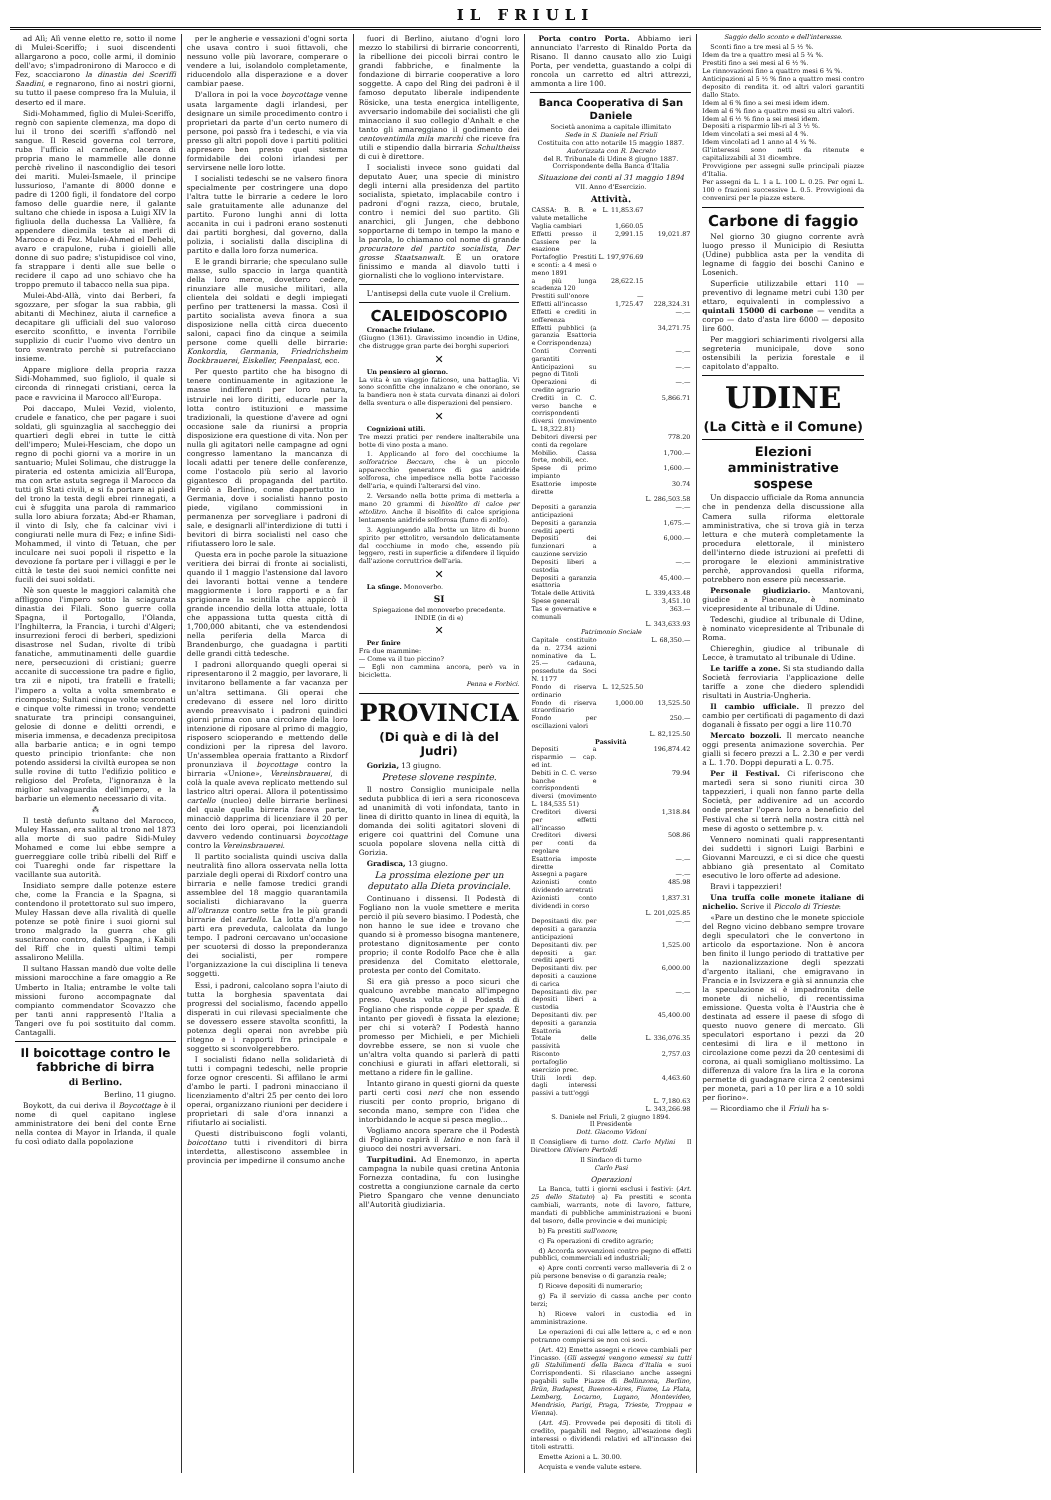IL FRIULI
ad Alì; Alì venne eletto re, sotto il nome di Mulei-Sceriffo; i suoi discendenti allargarono a poco, colle armi, il dominio dell'avo; s'impadronirono di Marocco e di Fez, scacciarono la dinastia dei Sceriffi Saadini, e regnarono, fino ai nostri giorni, su tutto il paese compreso fra la Muluia, il deserto ed il mare.
Sidi-Mohammed, figlio di Mulei-Sceriffo, regnò con sapiente clemenza, ma dopo di lui il trono dei sceriffi s'affondò nel sangue. Il Rescid governa col terrore, ruba l'ufficio al carnefice, lacera di propria mano le mammelle alle donne perchè rivelino il nascondiglio dei tesori dei mariti. Mulei-Ismaele, il principe lussurioso, l'amante di 8000 donne e padre di 1200 figli, il fondatore del corpo famoso delle guardie nere, il galante sultano che chiede in isposa a Luigi XIV la figliuola della duchessa La Vallière, fa appendere diecimila teste ai merli di Marocco e di Fez. Mulei-Ahmed el Dehebi, avaro e crapulone, ruba i gioielli alle donne di suo padre; s'istupidisce col vino, fa strappare i denti alle sue belle o recidere il capo ad uno schiavo che ha troppo premuto il tabacco nella sua pipa.
Mulei-Abd-Allà, vinto dai Berberi, fa sgozzare, per sfogar la sua rabbia, gli abitanti di Mechinez, aiuta il carnefice a decapitare gli ufficiali del suo valoroso esercito sconfitto, e inventa l'orribile supplizio di cucir l'uomo vivo dentro un toro sventrato perchè si putrefacciano insieme.
Appare migliore della propria razza Sidi-Mohammed, suo figliolo, il quale si circonda di rinnegati cristiani, cerca la pace e ravvicina il Marocco all'Europa.
Poi daccapo, Mulei Vezid, violento, crudele e fanatico, che per pagare i suoi soldati, gli sguinzaglia al saccheggio dei quartieri degli ebrei in tutte le città dell'impero; Mulei-Hesciam, che dopo un regno di pochi giorni va a morire in un santuario; Mulei Solimau, che distrugge la pirateria ed ostenta amicizia all'Europa, ma con arte astuta segrega il Marocco da tutti gli Stati civili, e si fa portare ai piedi del trono la testa degli ebrei rinnegati, a cui è sfuggita una parola di rammarico sulla loro abiura forzata; Abd-er Rhaman, il vinto di Isly, che fa calcinar vivi i congiurati nelle mura di Fez; e infine Sidi-Mohammed, il vinto di Tetuan, che per inculcare nei suoi popoli il rispetto e la devozione fa portare per i villaggi e per le città le teste dei suoi nemici confitte nei fucili dei suoi soldati.
Nè son queste le maggiori calamità che affliggono l'impero sotto la sciagurata dinastia dei Filali. Sono guerre colla Spagna, il Portogallo, l'Olanda, l'Inghilterra, la Francia, i turchi d'Algeri; insurrezioni feroci di berberi, spedizioni disastrose nel Sudan, rivolte di tribù fanatiche, ammutinamenti delle guardie nere, persecuzioni di cristiani; guerre accanite di successione tra padre e figlio, tra zii e nipoti, tra fratelli e fratelli; l'impero a volta a volta smembrato e ricomposto; Sultani cinque volte scoronati e cinque volte rimessi in trono; vendette snaturate tra principi consanguinei, gelosie di donne e delitti orrendi, e miseria immensa, e decadenza precipitosa alla barbarie antica; e in ogni tempo questo principio trionfante: che non potendo assidersi la civiltà europea se non sulle rovine di tutto l'edifizio politico e religioso del Profeta, l'ignoranza è la miglior salvaguardia dell'impero, e la barbarie un elemento necessario di vita.
⁂
Il testè defunto sultano del Marocco, Muley Hassan, era salito al trono nel 1873 alla morte di suo padre Sidi-Muley Mohamed e come lui ebbe sempre a guerreggiare colle tribù ribelli del Riff e coi Tuareghi onde far rispettare la vacillante sua autorità.
Insidiato sempre dalle potenze estere che, come la Francia e la Spagna, si contendono il protettorato sul suo impero, Muley Hassan deve alla rivalità di quelle potenze se potè finire i suoi giorni sul trono malgrado la guerra che gli suscitarono contro, dalla Spagna, i Kabili del Riff che in questi ultimi tempi assalirono Melilla.
Il sultano Hassan mandò due volte delle missioni marocchine a fare omaggio a Re Umberto in Italia; entrambe le volte tali missioni furono accompagnate dal compianto commendator Scovazzo che per tanti anni rappresentò l'Italia a Tangeri ove fu poi sostituito dal comm. Cantagalli.
Il boicottage contro le fabbriche di birra
di Berlino.
Berlino, 11 giugno.
Boykott, da cui deriva il Boycottage è il nome di quel capitano inglese amministratore dei beni del conte Erne nella contea di Mayor in Irlanda, il quale fu così odiato dalla popolazione
per le angherie e vessazioni d'ogni sorta che usava contro i suoi fittavoli, che nessuno volle più lavorare, comperare o vendere a lui, isolandolo completamente, riducendolo alla disperazione e a dover cambiar paese.
D'allora in poi la voce boycottage venne usata largamente dagli irlandesi, per designare un simile procedimento contro i proprietari da parte d'un certo numero di persone, poi passò fra i tedeschi, e via via presso gli altri popoli dove i partiti politici appresero ben presto quel sistema formidabile dei coloni irlandesi per servirsene nelle loro lotte.
I socialisti tedeschi se ne valsero finora specialmente per costringere una dopo l'altra tutte le birrarie a cedere le loro sale gratuitamente alle adunanze del partito. Furono lunghi anni di lotta accanita in cui i padroni erano sostenuti dai partiti borghesi, dal governo, dalla polizia, i socialisti dalla disciplina di partito e dalla loro forza numerica.
E le grandi birrarie; che speculano sulle masse, sullo spaccio in larga quantità della loro merce, dovettero cedere, rinunziare alle musiche militari, alla clientela dei soldati e degli impiegati perfino per trattenersi la massa. Così il partito socialista aveva finora a sua disposizione nella città circa duecento saloni, capaci fino da cinque a seimila persone come quelli delle birrarie: Konkordia, Germania, Friedrichsheim Bockbrauerei, Eiskeller, Feenpalast, ecc.
Per questo partito che ha bisogno di tenere continuamente in agitazione le masse indifferenti per loro natura, istruirle nei loro diritti, educarle per la lotta contro istituzioni e massime tradizionali, la questione d'avere ad ogni occasione sale da riunirsi a propria disposizione era questione di vita. Non per nulla gli agitatori nelle campagne ad ogni congresso lamentano la mancanza di locali adatti per tenere delle conferenze, come l'ostacolo più serio al lavorio gigantesco di propaganda del partito. Perciò a Berlino, come dappertutto in Germania, dove i socialisti hanno posto piede, vigilano commissioni in permanenza per sorvegliare i padroni di sale, e designarli all'interdizione di tutti i bevitori di birra socialisti nel caso che rifiutassero loro le sale.
Questa era in poche parole la situazione veritiera dei birrai di fronte ai socialisti, quando il 1 maggio l'astensione dal lavoro dei lavoranti bottai venne a tendere maggiormente i loro rapporti e a far sprigionare la scintilla che appiccò il grande incendio della lotta attuale, lotta che appassiona tutta questa città di 1,700,000 abitanti, che va estendendosi nella periferia della Marca di Brandenburgo, che guadagna i partiti delle grandi città tedesche.
I padroni allorquando quegli operai si ripresentarono il 2 maggio, per lavorare, li invitarono bellamente a far vacanza per un'altra settimana. Gli operai che credevano di essere nel loro diritto avendo preavvisato i padroni quindici giorni prima con una circolare della loro intenzione di riposare al primo di maggio, risposero scioperando e mettendo delle condizioni per la ripresa del lavoro. Un'assemblea operaia frattanto a Rixdorf pronunziava il boycottage contro la birraria «Unione», Vereinsbrauerei, di colà la quale aveva replicato mettendo sul lastrico altri operai. Allora il potentissimo cartello (nucleo) delle birrarie berlinesi del quale quella birreria faceva parte, minacciò dapprima di licenziare il 20 per cento dei loro operai, poi licenziandoli davvero vedendo continuarsi boycottage contro la Vereinsbrauerei.
Il partito socialista quindi usciva dalla neutralità fino allora osservata nella lotta parziale degli operai di Rixdorf contro una birraria e nelle famose tredici grandi assemblee del 18 maggio quarantamila socialisti dichiaravano la guerra all'oltranza contro sette fra le più grandi birrarie del cartello. La lotta d'ambo le parti era preveduta, calcolata da lungo tempo. I padroni cercavano un'occasione per scuotersi di dosso la preponderanza dei socialisti, per rompere l'organizzazione la cui disciplina li teneva soggetti.
Essi, i padroni, calcolano sopra l'aiuto di tutta la borghesia spaventata dai progressi del socialismo, facendo appello disperati in cui rilevasi specialmente che se dovessero essere stavolta sconfitti, la potenza degli operai non avrebbe più ritegno e i rapporti fra principale e soggetto si sconvolgerebbero.
I socialisti fidano nella solidarietà di tutti i compagni tedeschi, nelle proprie forze ognor crescenti. Si affilano le armi d'ambo le parti. I padroni minacciano il licenziamento d'altri 25 per cento dei loro operai, organizzano riunioni per decidere i proprietari di sale d'ora innanzi a rifiutarlo ai socialisti.
Questi distribuiscono fogli volanti, boicottano tutti i rivenditori di birra interdetta, allestiscono assemblee in provincia per impedirne il consumo anche
fuori di Berlino, aiutano d'ogni loro mezzo lo stabilirsi di birrarie concorrenti, la ribellione dei piccoli birrai contro le grandi fabbriche, e finalmente la fondazione di birrarie cooperative a loro soggette. A capo del Ring dei padroni è il famoso deputato liberale indipendente Rösicke, una testa energica intelligente, avversario indomabile dei socialisti che gli minacciano il suo collegio d'Anhalt e che tanto gli amareggiano il godimento dei centoventimila mila marchi che riceve fra utili e stipendio dalla birraria Schultheiss di cui è direttore.
I socialisti invece sono guidati dal deputato Auer, una specie di ministro degli interni alla presidenza del partito socialista, spietato, implacabile contro i padroni d'ogni razza, cieco, brutale, contro i nemici del suo partito. Gli anarchici, gli Jungen, che debbono sopportarne di tempo in tempo la mano e la parola, lo chiamano col nome di grande procuratore del partito socialista, Der grosse Staatsanwalt. È un oratore finissimo e manda al diavolo tutti i giornalisti che lo vogliono intervistare.
L'antisepsi della cute vuole il Crelium.
CALEIDOSCOPIO
Cronache friulane.
(Giugno (1361). Gravissimo incendio in Udine, che distrugge gran parte dei borghi superiori
✕
Un pensiero al giorno.
La vita è un viaggio faticoso, una battaglia. Vi sono sconfitte che innalzano e che onorano, se la bandiera non è stata curvata dinanzi ai dolori della sventura o alle disperazioni del pensiero.
✕
Cognizioni utili.
Tre mezzi pratici per rendere inalterabile una botte di vino posta a mano.
1. Applicando al foro del cocchiume la solforatrice Beccaro, che è un piccolo apparecchio generatore di gas anidride solforosa, che impedisce nella botte l'accesso dell'aria, e quindi l'alterarsi del vino.
2. Versando nella botte prima di metterla a mano 20 grammi di bisolfito di calce per ettolitro. Anche il bisolfito di calce sprigiona lentamente anidride solforosa (fumo di zolfo).
3. Aggiungendo alla botte un litro di buono spirito per ettolitro, versandolo delicatamente dal cocchiume in modo che, essendo più leggero, resti in superficie a difendere il liquido dall'azione corruttrice dell'aria.
✕
La sfinge. Monoverbo.
SI
Spiegazione del monoverbo precedente.
INDIE (in di e)
✕
Per finire
Fra due mammine:
— Come va il tuo piccino?
— Egli non cammina ancora, però va in bicicletta.
Penna e Forbici.
PROVINCIA
(Di quà e di là del Judri)
Gorizia, 13 giugno.
Pretese slovene respinte.
Il nostro Consiglio municipale nella seduta pubblica di ieri a sera riconosceva ad unanimità di voti infondata, tanto in linea di diritto quanto in linea di equità, la domanda dei soliti agitatori sloveni di erigere coi quattrini del Comune una scuola popolare slovena nella città di Gorizia.
Gradisca, 13 giugno.
La prossima elezione per un deputato alla Dieta provinciale.
Continuano i dissensi. Il Podestà di Fogliano non la vuole smettere e merita perciò il più severo biasimo. I Podestà, che non hanno le sue idee e trovano che quando si è promesso bisogna mantenere, protestano dignitosamente per conto proprio; il conte Rodolfo Pace che è alla presidenza del Comitato elettorale, protesta per conto del Comitato.
Si era già presso a poco sicuri che qualcuno avrebbe mancato all'impegno preso. Questa volta è il Podestà di Fogliano che risponde coppe per spade. È intanto per giovedì è fissata la elezione; per chi si voterà? I Podestà hanno promesso per Michieli, e per Michieli dovrebbe essere, se non si vuole che un'altra volta quando si parlerà di patti conchiusi e giurati in affari elettorali, si mettano a ridere fin le galline.
Intanto girano in questi giorni da queste parti certi cosi neri che non essendo riusciti per conto proprio, brigano di seconda mano, sempre con l'idea che intorbidando le acque si pesca meglio...
Vogliamo ancora sperare che il Podestà di Fogliano capirà il latino e non farà il giuoco dei nostri avversari.
Turpitudini. Ad Enemonzo, in aperta campagna la nubile quasi cretina Antonia Fornezza contadina, fu con lusinghe costretta a congiunzione carnale da certo Pietro Spangaro che venne denunciato all'Autorità giudiziaria.
Porta contro Porta. Abbiamo ieri annunciato l'arresto di Rinaldo Porta da Risano. Il danno causato allo zio Luigi Porta, per vendetta, guastando a colpi di roncola un carretto ed altri attrezzi, ammonta a lire 100.
Banca Cooperativa di San Daniele
Società anonima a capitale illimitato
Sede in S. Daniele nel Friuli
Costituita con atto notarile 15 maggio 1887.
Autorizzata con R. Decreto
del R. Tribunale di Udine 8 giugno 1887.
Corrispondente della Banca d'Italia
Situazione dei conti al 31 maggio 1894
VII. Anno d'Esercizio.
Attività.
| CASSA: B. B. e valute metalliche | L. 11,853.67 | |
| Vaglia cambiari | 1,660.05 | |
| Effetti presso il Cassiere per la esazione | 2,991.15 | 19,021.87 |
| Portafoglio Prestiti e sconti: a 4 mesi o meno 1891 | L. 197,976.69 | |
| a più lunga scadenza 120 | 28,622.15 | |
| Prestiti sull'onore | — | |
| Effetti all'incasso | 1,725.47 | 228,324.31 |
| Effetti e crediti in sofferenza | | —.— |
| Effetti pubblici (a garanzia Esattoria e Corrispondenza) | | 34,271.75 |
| Conti Correnti garantiti | | —.— |
| Anticipazioni su pegno di Titoli | | —.— |
| Operazioni di credito agrario | | —.— |
| Crediti in C. C. verso banche e corrispondenti diversi (movimento L. 18,322.81) | | 5,866.71 |
| Debitori diversi per conti da regolare | | 778.20 |
| Mobilio. Cassa forte, mobili, ecc. | | 1,700.— |
| Spese di primo impianto | | 1,600.— |
| Esattorie imposte dirette | | 30.74 |
| | | L. 286,503.58 |
| Depositi a garanzia anticipazioni | | —.— |
| Depositi a garanzia crediti aperti | | 1,675.— |
| Depositi dei funzionari a cauzione servizio | | 6,000.— |
| Depositi liberi a custodia | | —.— |
| Depositi a garanzia esattoria | | 45,400.— |
| Totale delle Attività | | L. 339,433.48 |
| Spese generali | | 3,451.10 |
| Tas e governative e comunali | | 363.— |
| | | L. 343,633.93 |
| Patrimonio Sociale | | |
| Capitale costituito da n. 2734 azioni nominative da L. 25.— cadauna, possedute da Soci N. 1177 | | L. 68,350.— |
| Fondo di riserva ordinario | L. 12,525.50 | |
| Fondo di riserva straordinario | 1,000.00 | 13,525.50 |
| Fondo per oscillazioni valori | | 250.— |
| | | L. 82,125.50 |
| Passività | | |
| Depositi a risparmio — cap. ed int. | | 196,874.42 |
| Debiti in C. C. verso banche e corrispondenti diversi (movimento L. 184,535 51) | | 79.94 |
| Creditori diversi per effetti all'incasso | | 1,318.84 |
| Creditori diversi per conti da regolare | | 508.86 |
| Esattoria imposte dirette | | —.— |
| Assegni a pagare | | —.— |
| Azionisti conto dividendo arretrati | | 485.98 |
| Azionisti conto dividendi in corso | | 1,837.31 |
| | | L. 201,025.85 |
| Depositanti div. per depositi a garanzia anticipazioni | | —.— |
| Depositanti div. per depositi a gar. crediti aperti | | 1,525.00 |
| Depositanti div. per depositi a cauzione di carica | | 6,000.00 |
| Depositanti div. per depositi liberi a custodia | | —.— |
| Depositanti div. per depositi a garanzia Esattoria | | 45,400.00 |
| Totale delle passività | | L. 336,076.35 |
| Risconto portafoglio esercizio prec. | | 2,757.03 |
| Utili lordi dep. dagli interessi passivi a tutt'oggi | | 4,463.60 |
| | | L. 7,180.63 |
| | | L. 343,266.98 |
S. Daniele nel Friuli, 2 giugno 1894.
Il Presidente
Dott. Giacomo Vidoni
Il Consigliere di turno dott. Carlo Mylini Il Direttore Oliviero Pertoldi
Il Sindaco di turno
Carlo Pasi
Operazioni
La Banca, tutti i giorni esclusi i festivi: (Art. 25 dello Statuto) a) Fa prestiti e sconta cambiali, warrants, note di lavoro, fatture, mandati di pubbliche amministrazioni e buoni del tesoro, delle provincie e dei municipi;
b) Fa prestiti sull'onore;
c) Fa operazioni di credito agrario;
d) Accorda sovvenzioni contro pegno di effetti pubblici, commerciali ed industriali;
e) Apre conti correnti verso malleveria di 2 o più persone benevise o di garanzia reale;
f) Riceve depositi di numerario;
g) Fa il servizio di cassa anche per conto terzi;
h) Riceve valori in custodia ed in amministrazione.
Le operazioni di cui alle lettere a, c ed e non potranno compiersi se non coi soci.
(Art. 42) Emette assegni e riceve cambiali per l'incasso. (Gli assegni vengono emessi su tutti gli Stabilimenti della Banca d'Italia e suoi Corrispondenti. Si rilasciano anche assegni pagabili sulle Piazze di Bellinzona, Berlino, Brün, Budapest, Buenos-Aires, Fiume, La Plata, Lemberg, Locarno, Lugano, Montevideo, Mendrisio, Parigi, Praga, Trieste, Troppau e Vienna).
(Art. 45). Provvede pei depositi di titoli di credito, pagabili nel Regno, all'esazione degli interessi o dividendi relativi ed all'incasso dei titoli estratti.
Emette Azioni a L. 30.00.
Acquista e vende valute estere.
Saggio dello sconto e dell'interesse.
Sconti fino a tre mesi al 5 ½ %.
Idem da tre a quattro mesi al 5 ¾ %.
Prestiti fino a sei mesi al 6 ½ %.
Le rinnovazioni fino a quattro mesi 6 ¾ %.
Anticipazioni al 5 ½ % fino a quattro mesi contro deposito di rendita it. od altri valori garantiti dallo Stato.
Idem al 6 % fino a sei mesi idem idem.
Idem al 6 % fino a quattro mesi su altri valori.
Idem al 6 ½ % fino a sei mesi idem.
Depositi a risparmio lib-ri al 3 ½ %.
Idem vincolati a sei mesi al 4 %.
Idem vincolati ad 1 anno al 4 ¼ %.
Gl'interessi sono netti da ritenute e capitalizzabili al 31 dicembre.
Provvigione per assegni sulle principali piazze d'Italia.
Per assegni da L. 1 a L. 100 L. 0.25. Per ogni L. 100 o frazioni successive L. 0.5. Provvigioni da convenirsi per le piazze estere.
Carbone di faggio
Nel giorno 30 giugno corrente avrà luogo presso il Municipio di Resiutta (Udine) pubblica asta per la vendita di legname di faggio dei boschi Canino e Losenich.
Superficie utilizzabile ettari 110 — preventivo di legname metri cubi 130 per ettaro, equivalenti in complessivo a quintali 15000 di carbone — vendita a corpo — dato d'asta lire 6000 — deposito lire 600.
Per maggiori schiarimenti rivolgersi alla segreteria municipale, dove sono ostensibili la perizia forestale e il capitolato d'appalto.
UDINE
(La Città e il Comune)
Elezioni amministrative sospese
Un dispaccio ufficiale da Roma annuncia che in pendenza della discussione alla Camera sulla riforma elettorale amministrativa, che si trova già in terza lettura e che muterà completamente la procedura elettorale, il ministero dell'interno diede istruzioni ai prefetti di prorogare le elezioni amministrative perchè, approvandosi quella riforma, potrebbero non essere più necessarie.
Personale giudiziario. Mantovani, giudice a Piacenza, è nominato vicepresidente al tribunale di Udine.
Tedeschi, giudice al tribunale di Udine, è nominato vicepresidente al Tribunale di Roma.
Chiereghin, giudice al tribunale di Lecce, è tramutato al tribunale di Udine.
Le tariffe a zone. Si sta studiando dalla Società ferroviaria l'applicazione delle tariffe a zone che diedero splendidi risultati in Austria-Ungheria.
Il cambio ufficiale. Il prezzo del cambio per certificati di pagamento di dazi doganali è fissato per oggi a lire 110.70
Mercato bozzoli. Il mercato neanche oggi presenta animazione soverchia. Per gialli si fecero prezzi a L. 2.30 e per verdi a L. 1.70. Doppi depurati a L. 0.75.
Per il Festival. Ci riferiscono che martedì sera si sono riuniti circa 30 tappezzieri, i quali non fanno parte della Società, per addivenire ad un accordo onde prestar l'opera loro a beneficio del Festival che si terrà nella nostra città nel mese di agosto o settembre p. v.
Vennero nominati quali rappresentanti dei suddetti i signori Luigi Barbini e Giovanni Marcuzzi, e ci si dice che questi abbiano già presentato al Comitato esecutivo le loro offerte ad adesione.
Bravi i tappezzieri!
Una truffa colle monete italiane di nichelio. Scrive il Piccolo di Trieste:
«Pare un destino che le monete spicciole del Regno vicino debbano sempre trovare degli speculatori che le convertono in articolo da esportazione. Non è ancora ben finito il lungo periodo di trattative per la nazionalizzazione degli spezzati d'argento italiani, che emigravano in Francia e in Isvizzera e già si annunzia che la speculazione si è impadronita delle monete di nichelio, di recentissima emissione. Questa volta è l'Austria che è destinata ad essere il paese di sfogo di questo nuovo genere di mercato. Gli speculatori esportano i pezzi da 20 centesimi di lira e il mettono in circolazione come pezzi da 20 centesimi di corona, ai quali somigliano moltissimo. La differenza di valore fra la lira e la corona permette di guadagnare circa 2 centesimi per moneta, pari a 10 per lira e a 10 soldi per fiorino».
— Ricordiamo che il Friuli ha s-